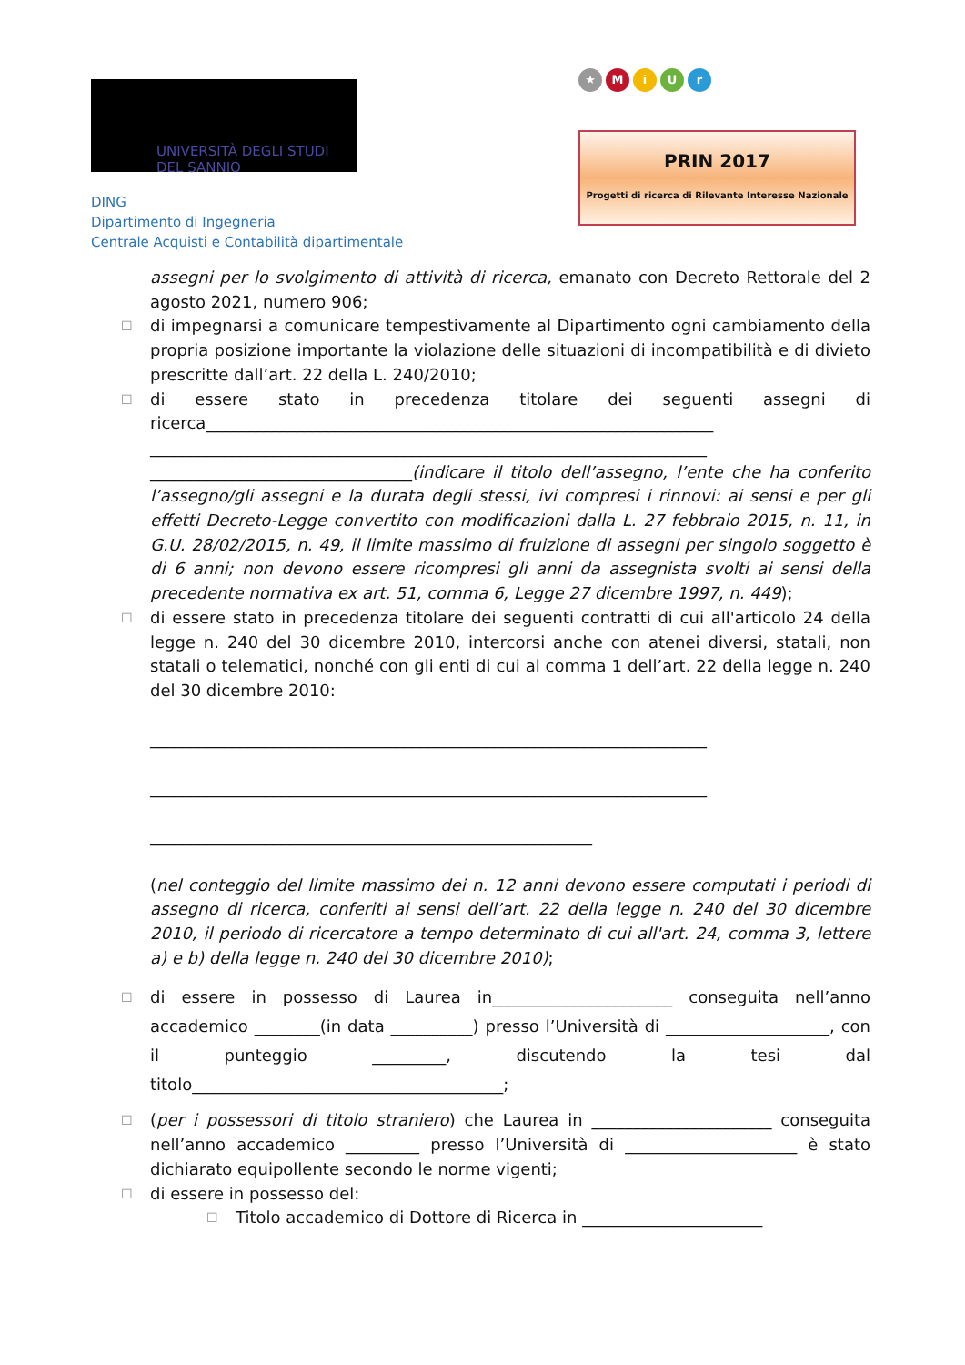UNIVERSITÀ DEGLI STUDI
DEL SANNIO
DING
Dipartimento di Ingegneria
Centrale Acquisti e Contabilità dipartimentale
★ MiUr
PRIN 2017
Progetti di ricerca di Rilevante Interesse Nazionale
assegni per lo svolgimento di attività di ricerca, emanato con Decreto Rettorale del 2 agosto 2021, numero 906;
☐
di impegnarsi a comunicare tempestivamente al Dipartimento ogni cambiamento della propria posizione importante la violazione delle situazioni di incompatibilità e di divieto prescritte dall’art. 22 della L. 240/2010;
☐
di essere stato in precedenza titolare dei seguenti assegni di ricerca______________________________________________________________
____________________________________________________________________
________________________________(indicare il titolo dell’assegno, l’ente che ha conferito l’assegno/gli assegni e la durata degli stessi, ivi compresi i rinnovi: ai sensi e per gli effetti Decreto-Legge convertito con modificazioni dalla L. 27 febbraio 2015, n. 11, in G.U. 28/02/2015, n. 49, il limite massimo di fruizione di assegni per singolo soggetto è di 6 anni; non devono essere ricompresi gli anni da assegnista svolti ai sensi della precedente normativa ex art. 51, comma 6, Legge 27 dicembre 1997, n. 449);
☐
di essere stato in precedenza titolare dei seguenti contratti di cui all'articolo 24 della legge n. 240 del 30 dicembre 2010, intercorsi anche con atenei diversi, statali, non statali o telematici, nonché con gli enti di cui al comma 1 dell’art. 22 della legge n. 240 del 30 dicembre 2010:
____________________________________________________________________
____________________________________________________________________
______________________________________________________
(nel conteggio del limite massimo dei n. 12 anni devono essere computati i periodi di assegno di ricerca, conferiti ai sensi dell’art. 22 della legge n. 240 del 30 dicembre 2010, il periodo di ricercatore a tempo determinato di cui all'art. 24, comma 3, lettere a) e b) della legge n. 240 del 30 dicembre 2010);
☐
di essere in possesso di Laurea in______________________ conseguita nell’anno accademico ________(in data __________) presso l’Università di ____________________, con il punteggio _________, discutendo la tesi dal titolo______________________________________;
☐
(per i possessori di titolo straniero) che Laurea in ______________________ conseguita nell’anno accademico _________ presso l’Università di _____________________ è stato dichiarato equipollente secondo le norme vigenti;
☐
di essere in possesso del:
☐
Titolo accademico di Dottore di Ricerca in ______________________